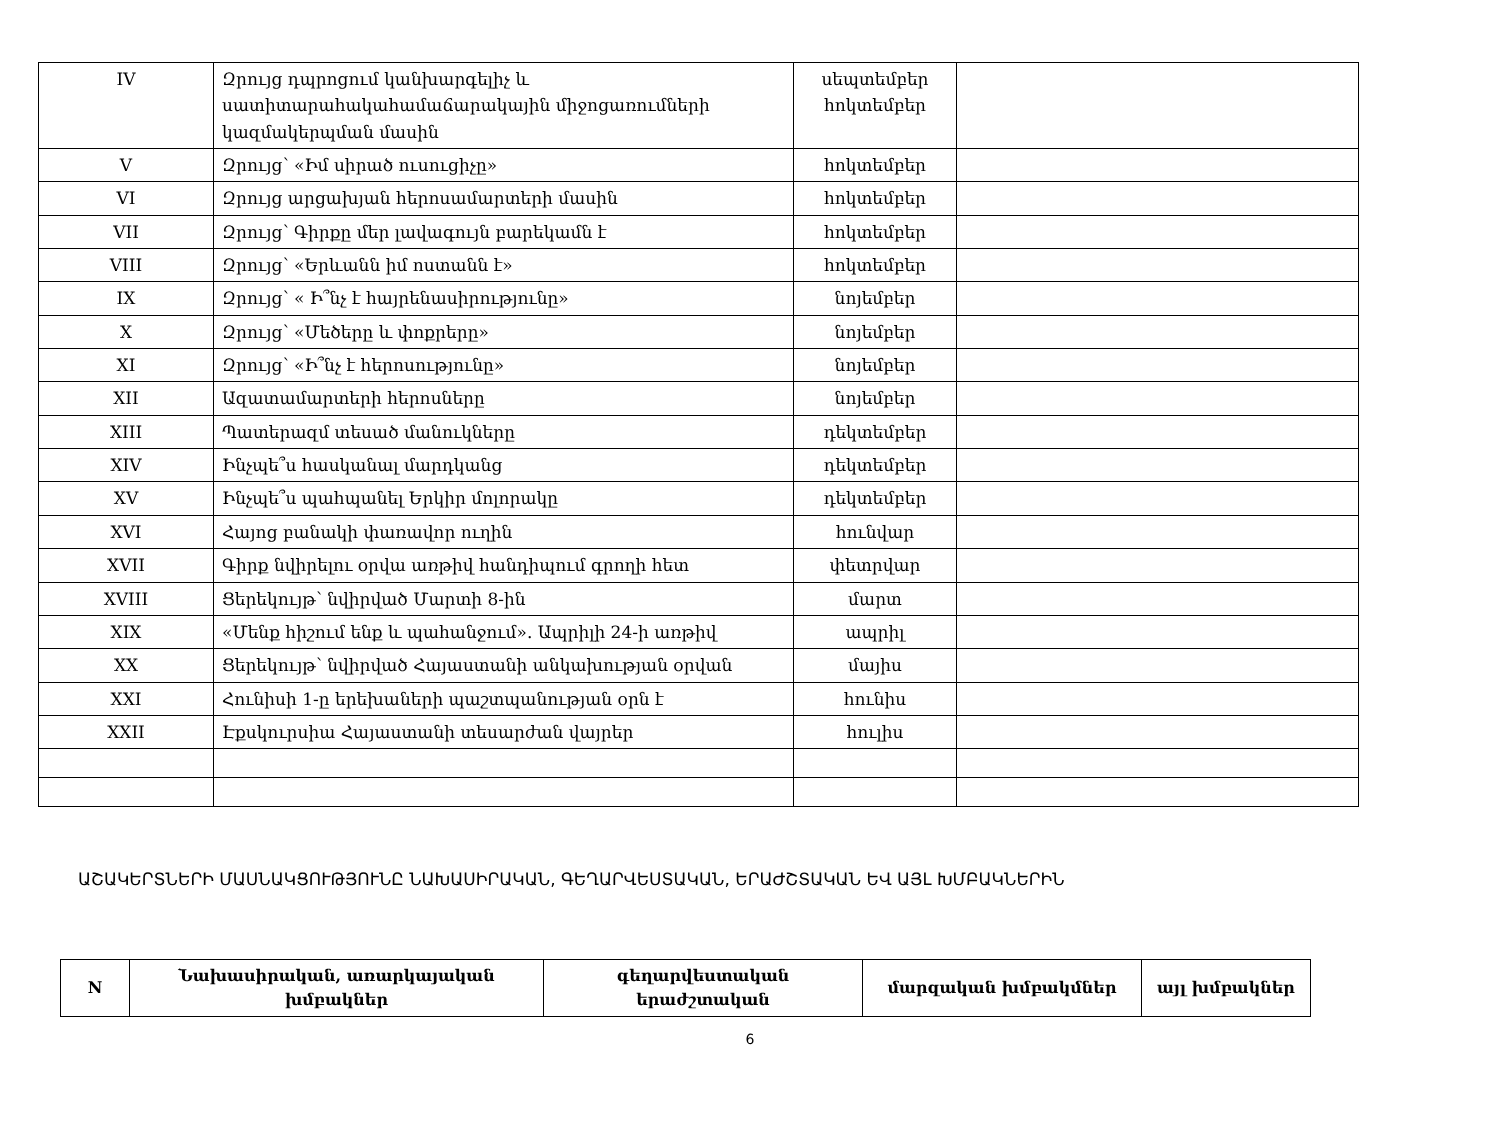| IV | Զրույց դպրոցում կանխարգելիչ և սատիտարահակահամաճարակային միջոցառումների կազմակերպման մասին | սեպտեմբեր հոկտեմբեր | |
| V | Զրույց՝ «Իմ սիրած ուսուցիչը» | հոկտեմբեր | |
| VI | Զրույց արցախյան հերոսամարտերի մասին | հոկտեմբեր | |
| VII | Զրույց՝ Գիրքը մեր լավագույն բարեկամն է | հոկտեմբեր | |
| VIII | Զրույց՝ «Երևանն իմ ոստանն է» | հոկտեմբեր | |
| IX | Զրույց՝ « Ի՞նչ է հայրենասիրությունը» | նոյեմբեր | |
| X | Զրույց՝ «Մեծերը և փոքրերը» | նոյեմբեր | |
| XI | Զրույց՝ «Ի՞նչ է հերոսությունը» | նոյեմբեր | |
| XII | Ազատամարտերի հերոսները | նոյեմբեր | |
| XIII | Պատերազմ տեսած մանուկները | դեկտեմբեր | |
| XIV | Ինչպե՞ս հասկանալ մարդկանց | դեկտեմբեր | |
| XV | Ինչպե՞ս պահպանել Երկիր մոլորակը | դեկտեմբեր | |
| XVI | Հայոց բանակի փառավոր ուղին | հունվար | |
| XVII | Գիրք նվիրելու օրվա առթիվ հանդիպում գրողի հետ | փետրվար | |
| XVIII | Ցերեկույթ՝ նվիրված Մարտի 8-ին | մարտ | |
| XIX | «Մենք հիշում ենք և պահանջում». Ապրիլի 24-ի առթիվ | ապրիլ | |
| XX | Ցերեկույթ՝ նվիրված Հայաստանի անկախության օրվան | մայիս | |
| XXI | Հունիսի 1-ը երեխաների պաշտպանության օրն է | հունիս | |
| XXII | Էքսկուրսիա Հայաստանի տեսարժան վայրեր | հուլիս | |
ԱՇԱԿԵՐՏՆԵՐԻ ՄԱՍՆԱԿՑՈՒԹՅՈՒՆԸ ՆԱԽԱՍԻՐԱԿԱՆ, ԳԵՂԱՐՎԵՍՏԱԿԱՆ, ԵՐԱԺՇՏԱԿԱՆ ԵՎ ԱՅԼ ԽՄԲԱԿՆԵՐԻՆ
| N | Նախասիրական, առարկայական խմբակներ | գեղարվեստական երաժշտական | մարզական խմբակմներ | այլ խմբակներ |
| --- | --- | --- | --- | --- |
6